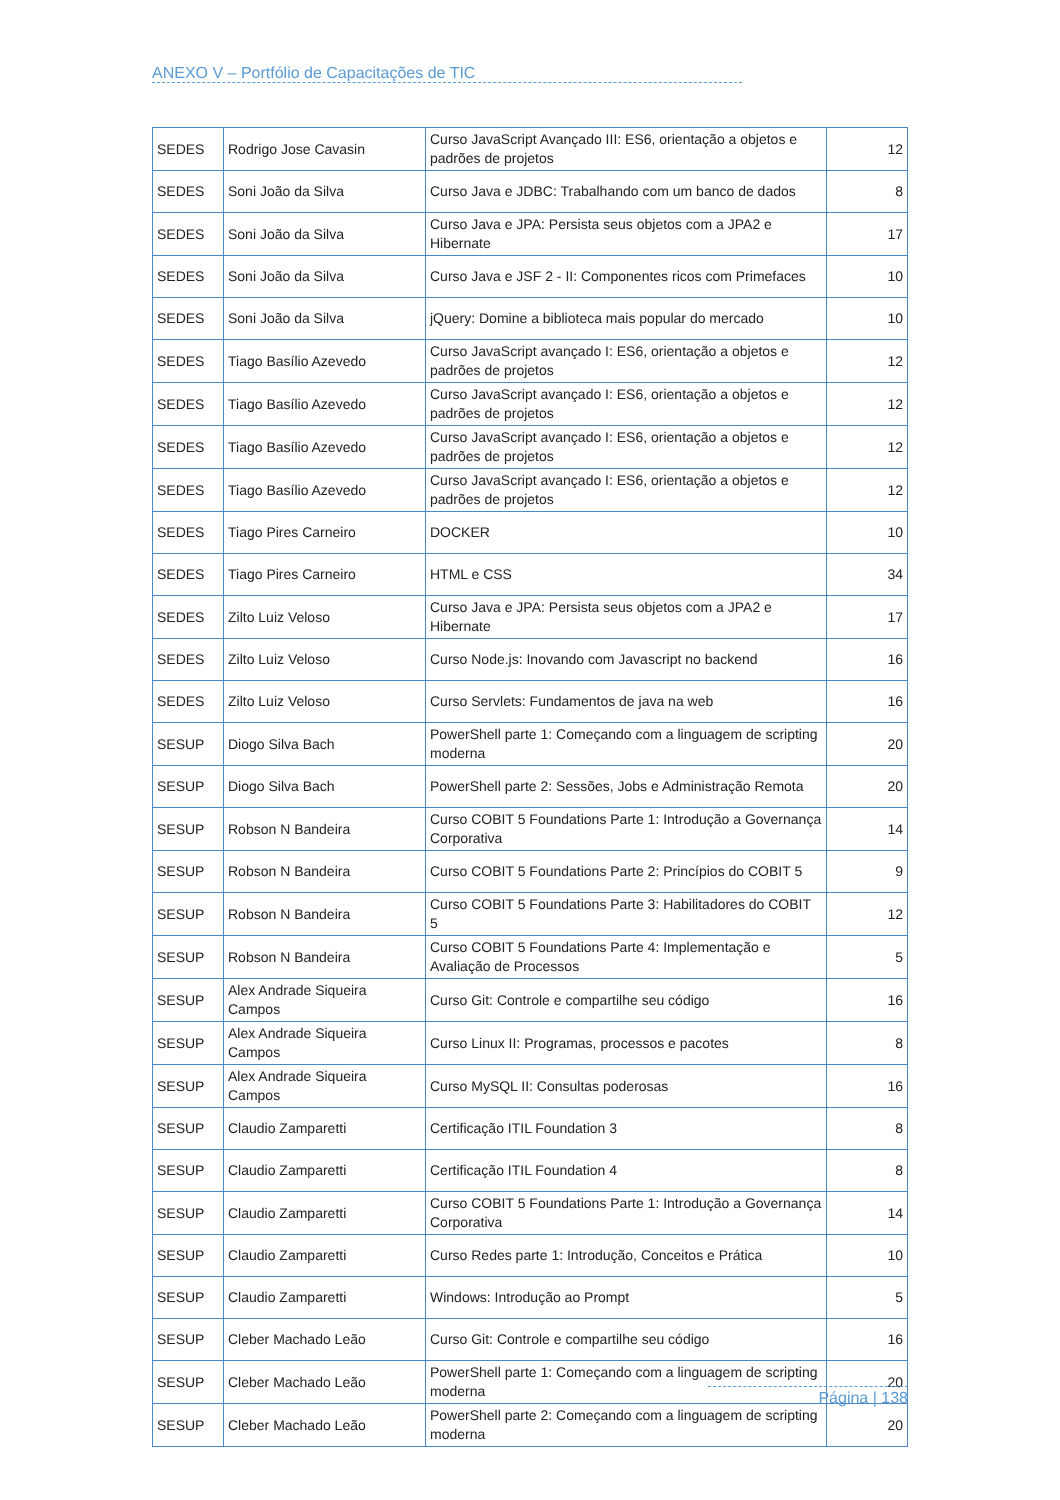ANEXO V – Portfólio de Capacitações de TIC
| SEDES | Rodrigo Jose Cavasin | Curso JavaScript Avançado III: ES6, orientação a objetos e padrões de projetos | 12 |
| SEDES | Soni João da Silva | Curso Java e JDBC: Trabalhando com um banco de dados | 8 |
| SEDES | Soni João da Silva | Curso Java e JPA: Persista seus objetos com a JPA2 e Hibernate | 17 |
| SEDES | Soni João da Silva | Curso Java e JSF 2 - II: Componentes ricos com Primefaces | 10 |
| SEDES | Soni João da Silva | jQuery: Domine a biblioteca mais popular do mercado | 10 |
| SEDES | Tiago Basílio Azevedo | Curso JavaScript avançado I: ES6, orientação a objetos e padrões de projetos | 12 |
| SEDES | Tiago Basílio Azevedo | Curso JavaScript avançado I: ES6, orientação a objetos e padrões de projetos | 12 |
| SEDES | Tiago Basílio Azevedo | Curso JavaScript avançado I: ES6, orientação a objetos e padrões de projetos | 12 |
| SEDES | Tiago Basílio Azevedo | Curso JavaScript avançado I: ES6, orientação a objetos e padrões de projetos | 12 |
| SEDES | Tiago Pires Carneiro | DOCKER | 10 |
| SEDES | Tiago Pires Carneiro | HTML e CSS | 34 |
| SEDES | Zilto Luiz Veloso | Curso Java e JPA: Persista seus objetos com a JPA2 e Hibernate | 17 |
| SEDES | Zilto Luiz Veloso | Curso Node.js: Inovando com Javascript no backend | 16 |
| SEDES | Zilto Luiz Veloso | Curso Servlets: Fundamentos de java na web | 16 |
| SESUP | Diogo Silva Bach | PowerShell parte 1: Começando com a linguagem de scripting moderna | 20 |
| SESUP | Diogo Silva Bach | PowerShell parte 2: Sessões, Jobs e Administração Remota | 20 |
| SESUP | Robson N Bandeira | Curso COBIT 5 Foundations Parte 1: Introdução a Governança Corporativa | 14 |
| SESUP | Robson N Bandeira | Curso COBIT 5 Foundations Parte 2: Princípios do COBIT 5 | 9 |
| SESUP | Robson N Bandeira | Curso COBIT 5 Foundations Parte 3: Habilitadores do COBIT 5 | 12 |
| SESUP | Robson N Bandeira | Curso COBIT 5 Foundations Parte 4: Implementação e Avaliação de Processos | 5 |
| SESUP | Alex Andrade Siqueira Campos | Curso Git: Controle e compartilhe seu código | 16 |
| SESUP | Alex Andrade Siqueira Campos | Curso Linux II: Programas, processos e pacotes | 8 |
| SESUP | Alex Andrade Siqueira Campos | Curso MySQL II: Consultas poderosas | 16 |
| SESUP | Claudio Zamparetti | Certificação ITIL Foundation 3 | 8 |
| SESUP | Claudio Zamparetti | Certificação ITIL Foundation 4 | 8 |
| SESUP | Claudio Zamparetti | Curso COBIT 5 Foundations Parte 1: Introdução a Governança Corporativa | 14 |
| SESUP | Claudio Zamparetti | Curso Redes parte 1: Introdução, Conceitos e Prática | 10 |
| SESUP | Claudio Zamparetti | Windows: Introdução ao Prompt | 5 |
| SESUP | Cleber Machado Leão | Curso Git: Controle e compartilhe seu código | 16 |
| SESUP | Cleber Machado Leão | PowerShell parte 1: Começando com a linguagem de scripting moderna | 20 |
| SESUP | Cleber Machado Leão | PowerShell parte 2: Começando com a linguagem de scripting moderna | 20 |
Página | 138